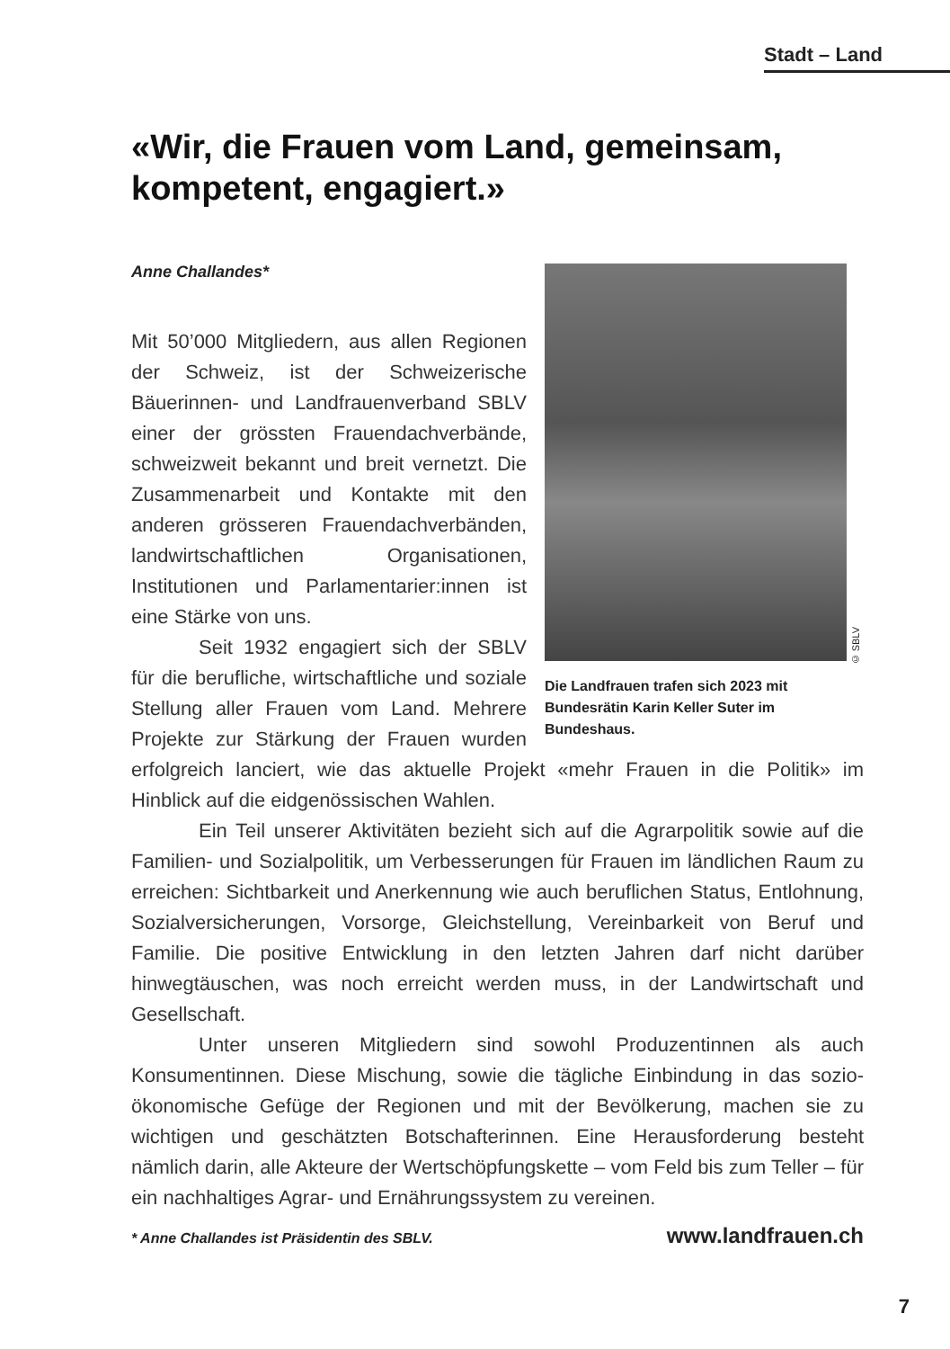Stadt – Land
«Wir, die Frauen vom Land, gemeinsam, kompetent, engagiert.»
Anne Challandes*
© SBLV
Die Landfrauen trafen sich 2023 mit Bundesrätin Karin Keller Suter im Bundeshaus.
Mit 50’000 Mitgliedern, aus allen Regionen der Schweiz, ist der Schweizerische Bäuerinnen- und Landfrauenverband SBLV einer der grössten Frauendachverbände, schweizweit bekannt und breit vernetzt. Die Zusammenarbeit und Kontakte mit den anderen grösseren Frauendachverbänden, landwirtschaftlichen Organisationen, Institutionen und Parlamentarier:innen ist eine Stärke von uns.
Seit 1932 engagiert sich der SBLV für die berufliche, wirtschaftliche und soziale Stellung aller Frauen vom Land. Mehrere Projekte zur Stärkung der Frauen wurden erfolgreich lanciert, wie das aktuelle Projekt «mehr Frauen in die Politik» im Hinblick auf die eidgenössischen Wahlen.
Ein Teil unserer Aktivitäten bezieht sich auf die Agrarpolitik sowie auf die Familien- und Sozialpolitik, um Verbesserungen für Frauen im ländlichen Raum zu erreichen: Sichtbarkeit und Anerkennung wie auch beruflichen Status, Entlohnung, Sozialversicherungen, Vorsorge, Gleichstellung, Vereinbarkeit von Beruf und Familie. Die positive Entwicklung in den letzten Jahren darf nicht darüber hinwegtäuschen, was noch erreicht werden muss, in der Landwirtschaft und Gesellschaft.
Unter unseren Mitgliedern sind sowohl Produzentinnen als auch Konsumentinnen. Diese Mischung, sowie die tägliche Einbindung in das sozio-ökonomische Gefüge der Regionen und mit der Bevölkerung, machen sie zu wichtigen und geschätzten Botschafterinnen. Eine Herausforderung besteht nämlich darin, alle Akteure der Wertschöpfungskette – vom Feld bis zum Teller – für ein nachhaltiges Agrar- und Ernährungssystem zu vereinen.
* Anne Challandes ist Präsidentin des SBLV. www.landfrauen.ch
7